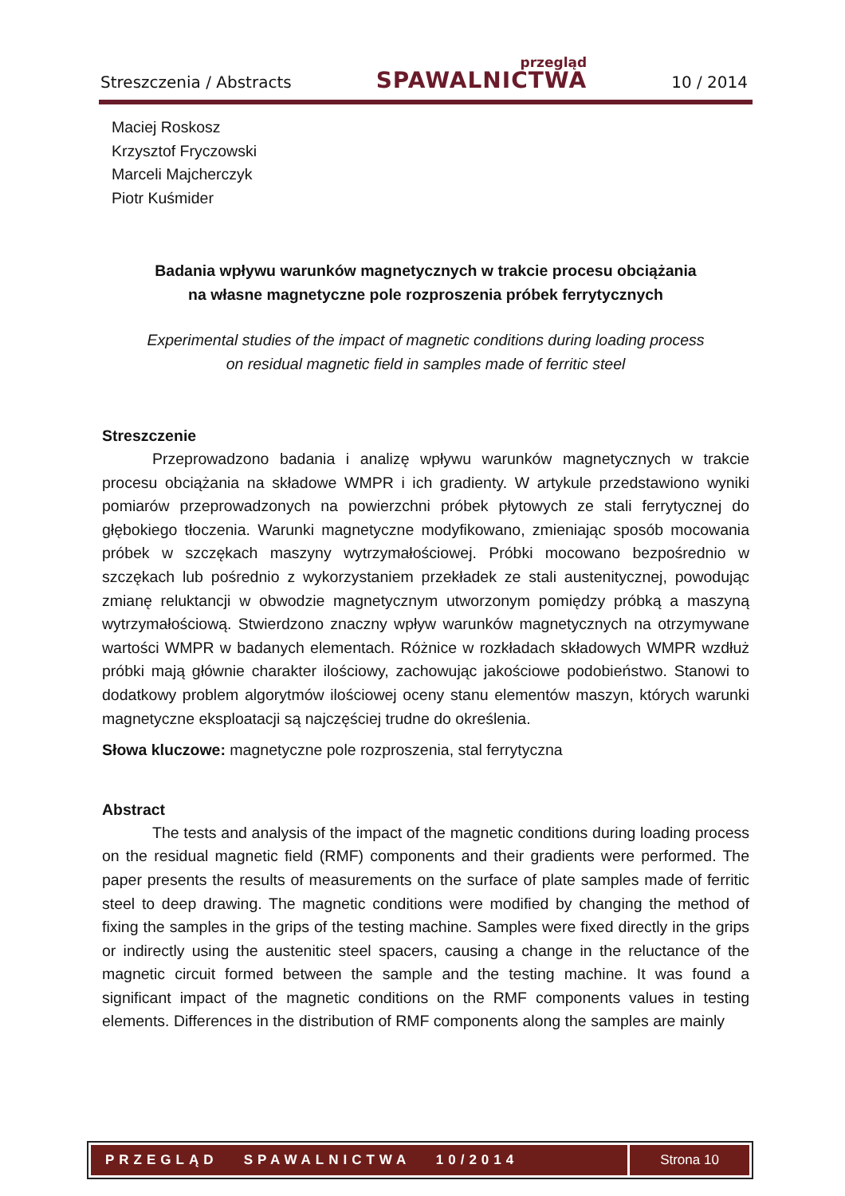Streszczenia / Abstracts przegląd
SPAWALNICTWA 10 / 2014
Maciej Roskosz
Krzysztof Fryczowski
Marceli Majcherczyk
Piotr Kuśmider
Badania wpływu warunków magnetycznych w trakcie procesu obciążania
na własne magnetyczne pole rozproszenia próbek ferrytycznych
Experimental studies of the impact of magnetic conditions during loading process
on residual magnetic field in samples made of ferritic steel
Streszczenie
Przeprowadzono badania i analizę wpływu warunków magnetycznych w trakcie procesu obciążania na składowe WMPR i ich gradienty. W artykule przedstawiono wyniki pomiarów przeprowadzonych na powierzchni próbek płytowych ze stali ferrytycznej do głębokiego tłoczenia. Warunki magnetyczne modyfikowano, zmieniając sposób mocowania próbek w szczękach maszyny wytrzymałościowej. Próbki mocowano bezpośrednio w szczękach lub pośrednio z wykorzystaniem przekładek ze stali austenitycznej, powodując zmianę reluktancji w obwodzie magnetycznym utworzonym pomiędzy próbką a maszyną wytrzymałościową. Stwierdzono znaczny wpływ warunków magnetycznych na otrzymywane wartości WMPR w badanych elementach. Różnice w rozkładach składowych WMPR wzdłuż próbki mają głównie charakter ilościowy, zachowując jakościowe podobieństwo. Stanowi to dodatkowy problem algorytmów ilościowej oceny stanu elementów maszyn, których warunki magnetyczne eksploatacji są najczęściej trudne do określenia.
Słowa kluczowe: magnetyczne pole rozproszenia, stal ferrytyczna
Abstract
The tests and analysis of the impact of the magnetic conditions during loading process on the residual magnetic field (RMF) components and their gradients were performed. The paper presents the results of measurements on the surface of plate samples made of ferritic steel to deep drawing. The magnetic conditions were modified by changing the method of fixing the samples in the grips of the testing machine. Samples were fixed directly in the grips or indirectly using the austenitic steel spacers, causing a change in the reluctance of the magnetic circuit formed between the sample and the testing machine. It was found a significant impact of the magnetic conditions on the RMF components values in testing elements. Differences in the distribution of RMF components along the samples are mainly
PRZEGLĄD SPAWALNICTWA 10/2014
Strona 10